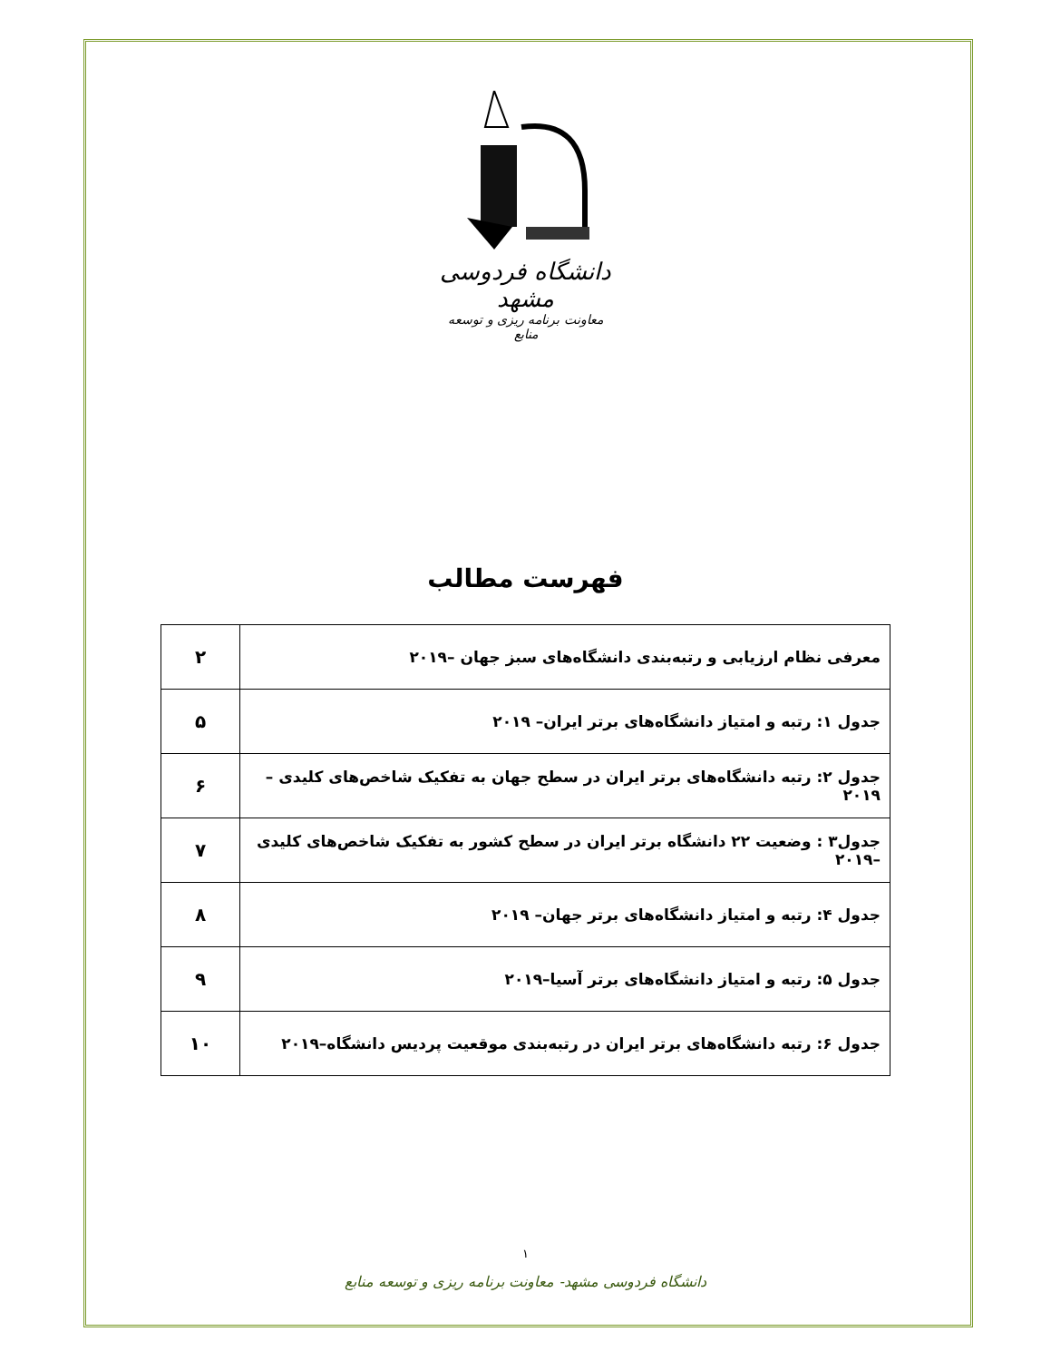دانشگاه فردوسی مشهد
معاونت برنامه ریزی و توسعه منابع
فهرست مطالب
| معرفی نظام ارزیابی و رتبه‌بندی دانشگاه‌های سبز جهان –۲۰۱۹ | ۲ |
| جدول ۱: رتبه و امتیاز دانشگاه‌های برتر ایران– ۲۰۱۹ | ۵ |
| جدول ۲: رتبه دانشگاه‌های برتر ایران در سطح جهان به تفکیک شاخص‌های کلیدی –۲۰۱۹ | ۶ |
| جدول۳ : وضعیت ۲۲ دانشگاه برتر ایران در سطح کشور به تفکیک شاخص‌های کلیدی –۲۰۱۹ | ۷ |
| جدول ۴: رتبه و امتیاز دانشگاه‌های برتر جهان– ۲۰۱۹ | ۸ |
| جدول ۵: رتبه و امتیاز دانشگاه‌های برتر آسیا–۲۰۱۹ | ۹ |
| جدول ۶: رتبه دانشگاه‌های برتر ایران در رتبه‌بندی موقعیت پردیس دانشگاه–۲۰۱۹ | ۱۰ |
۱
دانشگاه فردوسی مشهد- معاونت برنامه ریزی و توسعه منابع